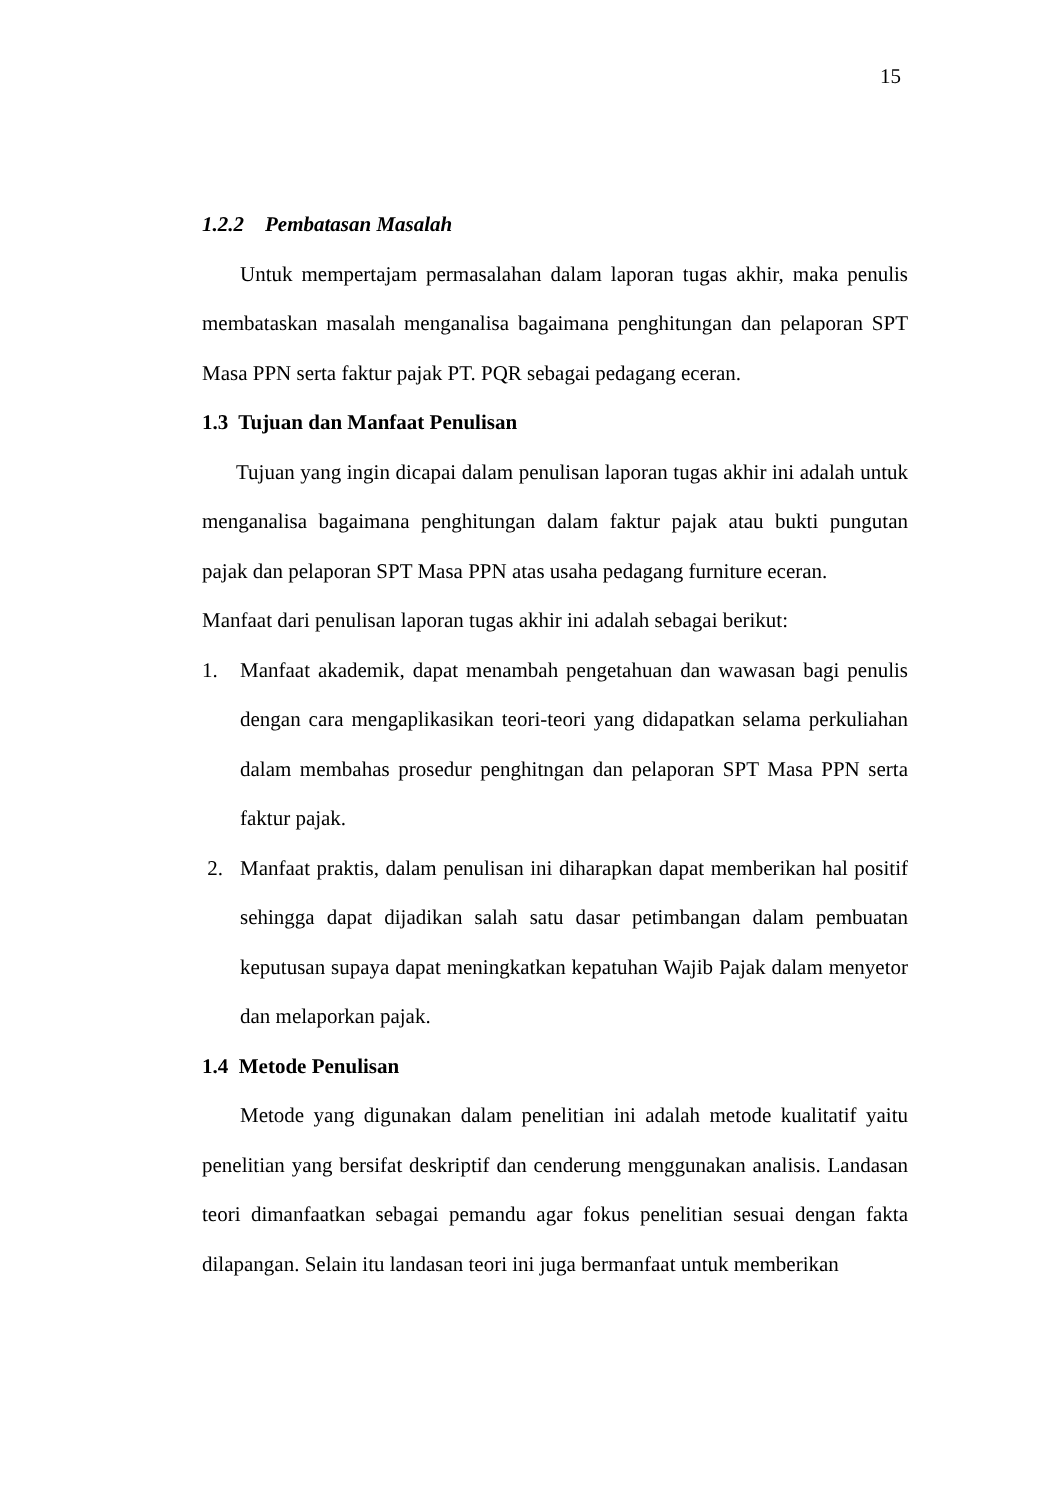15
1.2.2 Pembatasan Masalah
Untuk mempertajam permasalahan dalam laporan tugas akhir, maka penulis membataskan masalah menganalisa bagaimana penghitungan dan pelaporan SPT Masa PPN serta faktur pajak PT. PQR sebagai pedagang eceran.
1.3 Tujuan dan Manfaat Penulisan
Tujuan yang ingin dicapai dalam penulisan laporan tugas akhir ini adalah untuk menganalisa bagaimana penghitungan dalam faktur pajak atau bukti pungutan pajak dan pelaporan SPT Masa PPN atas usaha pedagang furniture eceran.
Manfaat dari penulisan laporan tugas akhir ini adalah sebagai berikut:
1. Manfaat akademik, dapat menambah pengetahuan dan wawasan bagi penulis dengan cara mengaplikasikan teori-teori yang didapatkan selama perkuliahan dalam membahas prosedur penghitngan dan pelaporan SPT Masa PPN serta faktur pajak.
2. Manfaat praktis, dalam penulisan ini diharapkan dapat memberikan hal positif sehingga dapat dijadikan salah satu dasar petimbangan dalam pembuatan keputusan supaya dapat meningkatkan kepatuhan Wajib Pajak dalam menyetor dan melaporkan pajak.
1.4 Metode Penulisan
Metode yang digunakan dalam penelitian ini adalah metode kualitatif yaitu penelitian yang bersifat deskriptif dan cenderung menggunakan analisis. Landasan teori dimanfaatkan sebagai pemandu agar fokus penelitian sesuai dengan fakta dilapangan. Selain itu landasan teori ini juga bermanfaat untuk memberikan